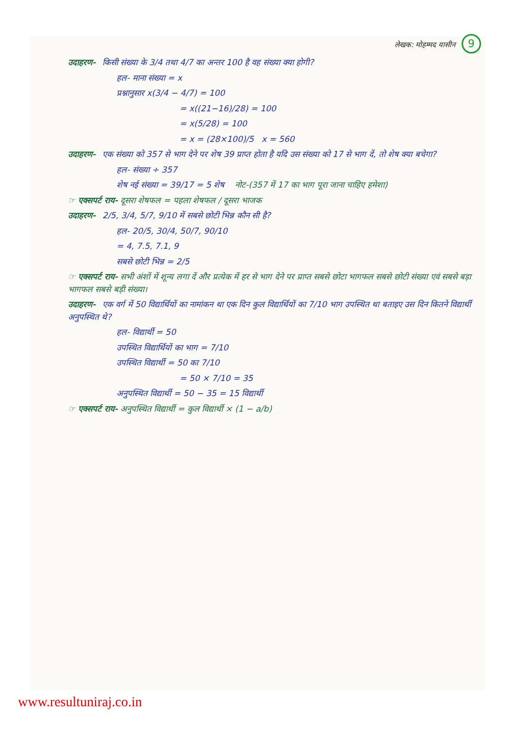लेखक: मोहम्मद यासीन 9
उदाहरण- किसी संख्या के 3/4 तथा 4/7 का अन्तर 100 है वह संख्या क्या होगी?
हल- माना संख्या = x
प्रश्नानुसार x(3/4 − 4/7) = 100
= x((21−16)/28) = 100
= x(5/28) = 100
= x = (28×100)/5 x = 560
उदाहरण- एक संख्या को 357 से भाग देने पर शेष 39 प्राप्त होता है यदि उस संख्या को 17 से भाग दें, तो शेष क्या बचेगा?
हल- संख्या ÷ 357
शेष नई संख्या = 39/17 = 5 शेष नोट-(357 में 17 का भाग पूरा जाना चाहिए हमेशा)
☞ एक्सपर्ट राय- दूसरा शेषफल = पहला शेषफल / दूसरा भाजक
उदाहरण- 2/5, 3/4, 5/7, 9/10 में सबसे छोटी भिन्न कौन सी है?
हल- 20/5, 30/4, 50/7, 90/10
= 4, 7.5, 7.1, 9
सबसे छोटी भिन्न = 2/5
☞ एक्सपर्ट राय- सभी अंशों में शून्य लगा दें और प्रत्येक में हर से भाग देने पर प्राप्त सबसे छोटा भागफल सबसे छोटी संख्या एवं सबसे बड़ा भागफल सबसे बड़ी संख्या।
उदाहरण- एक वर्ग में 50 विद्यार्थियों का नामांकन था एक दिन कुल विद्यार्थियों का 7/10 भाग उपस्थित था बताइए उस दिन कितने विद्यार्थी अनुपस्थित थे?
हल- विद्यार्थी = 50
उपस्थित विद्यार्थियों का भाग = 7/10
उपस्थित विद्यार्थी = 50 का 7/10
= 50 × 7/10 = 35
अनुपस्थित विद्यार्थी = 50 − 35 = 15 विद्यार्थी
☞ एक्सपर्ट राय- अनुपस्थित विद्यार्थी = कुल विद्यार्थी × (1 − a/b)
www.resultuniraj.co.in